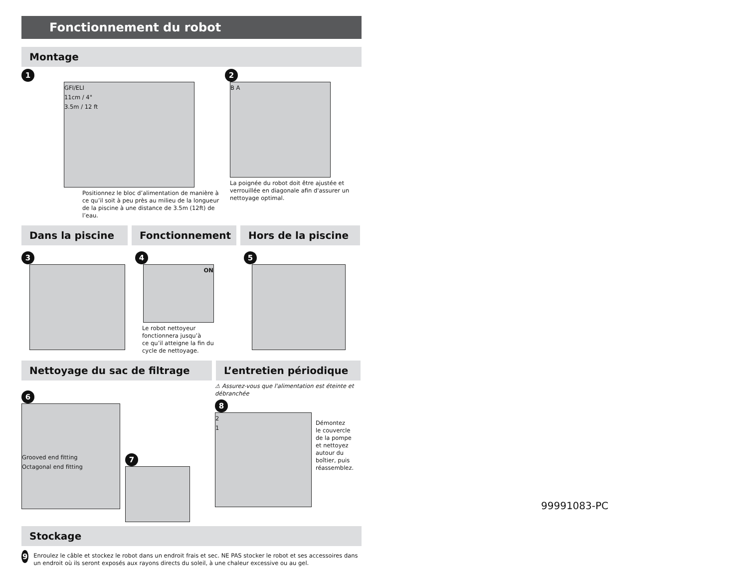Fonctionnement du robot
Montage
1
GFI/ELI
11cm / 4"
3.5m / 12 ft
Positionnez le bloc d’alimentation de manière à ce qu’il soit à peu près au milieu de la longueur de la piscine à une distance de 3.5m (12ft) de l’eau.
2
B A
La poignée du robot doit être ajustée et verrouillée en diagonale afin d'assurer un nettoyage optimal.
Dans la piscine Fonctionnement Hors de la piscine
3 4
ON
Le robot nettoyeur
fonctionnera jusqu’à
ce qu’il atteigne la fin du
cycle de nettoyage.
5
Nettoyage du sac de filtrage L’entretien périodique
6
Grooved end fitting
Octagonal end fitting
7
⚠ Assurez-vous que l'alimentation est éteinte et débranchée
8
2
1
Démontez
le couvercle
de la pompe
et nettoyez
autour du
boîtier, puis
réassemblez.
Stockage
9
Enroulez le câble et stockez le robot dans un endroit frais et sec. NE PAS stocker le robot et ses accessoires dans un endroit où ils seront exposés aux rayons directs du soleil, à une chaleur excessive ou au gel.
99991083-PC